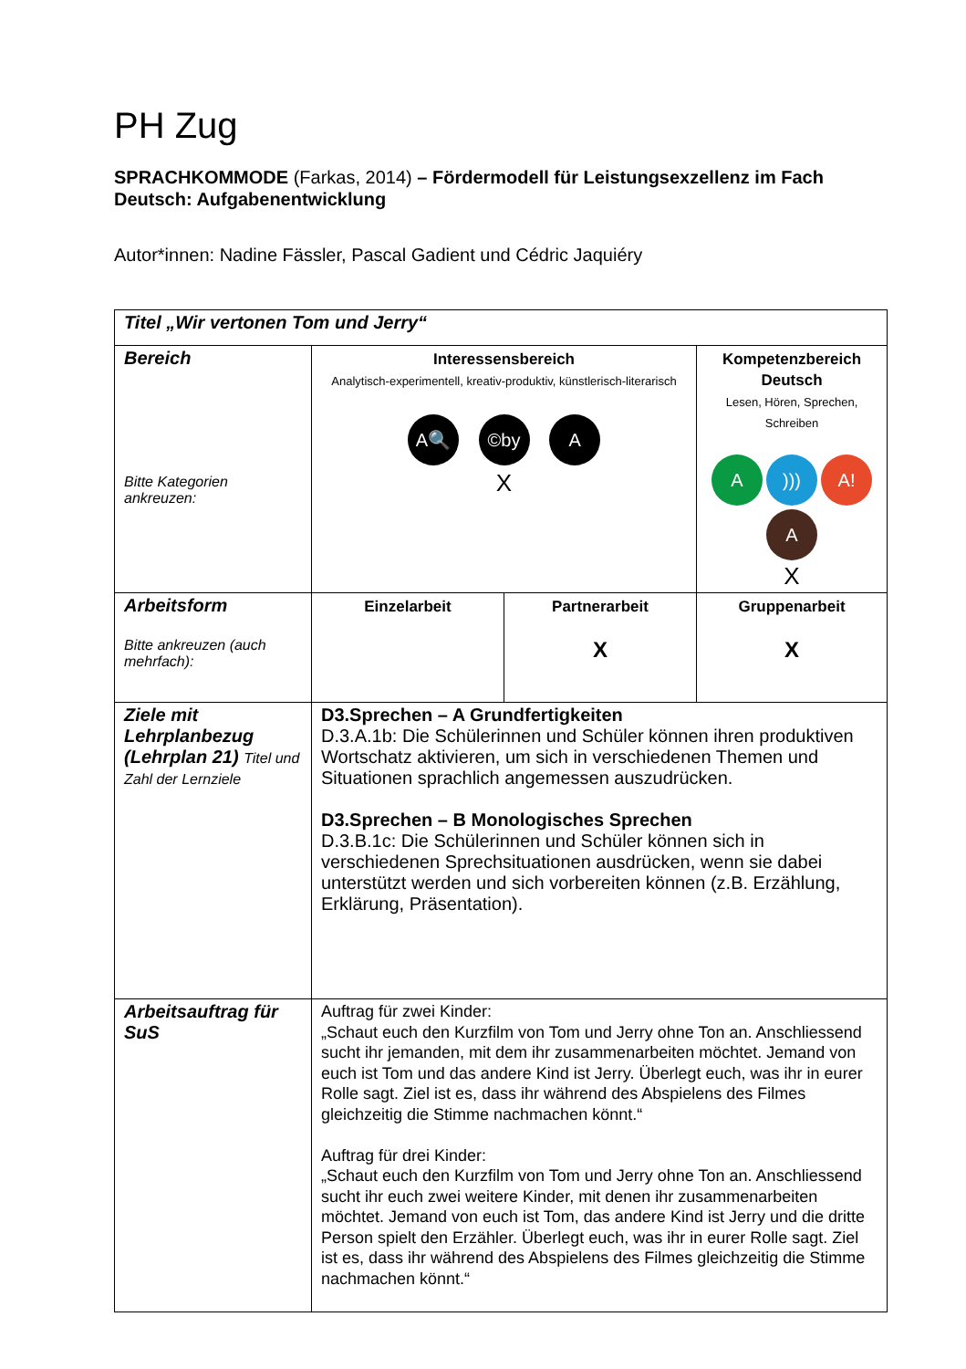PH Zug
SPRACHKOMMODE (Farkas, 2014) – Fördermodell für Leistungsexzellenz im Fach Deutsch: Aufgabenentwicklung
Autor*innen: Nadine Fässler, Pascal Gadient und Cédric Jaquiéry
| Titel „Wir vertonen Tom und Jerry“ | | | |
| Bereich Bitte Kategorien ankreuzen: | Interessensbereich Analytisch-experimentell, kreativ-produktiv, künstlerisch-literarisch A🔍 ©by A X | | Kompetenzbereich Deutsch Lesen, Hören, Sprechen, Schreiben A ))) A! A X |
| Arbeitsform Bitte ankreuzen (auch mehrfach): | Einzelarbeit | Partnerarbeit X | Gruppenarbeit X |
| Ziele mit Lehrplanbezug (Lehrplan 21) Titel und Zahl der Lernziele | D3.Sprechen – A Grundfertigkeiten D.3.A.1b: Die Schülerinnen und Schüler können ihren produktiven Wortschatz aktivieren, um sich in verschiedenen Themen und Situationen sprachlich angemessen auszudrücken. D3.Sprechen – B Monologisches Sprechen D.3.B.1c: Die Schülerinnen und Schüler können sich in verschiedenen Sprechsituationen ausdrücken, wenn sie dabei unterstützt werden und sich vorbereiten können (z.B. Erzählung, Erklärung, Präsentation). | | |
| Arbeitsauftrag für SuS | Auftrag für zwei Kinder: „Schaut euch den Kurzfilm von Tom und Jerry ohne Ton an. Anschliessend sucht ihr jemanden, mit dem ihr zusammenarbeiten möchtet. Jemand von euch ist Tom und das andere Kind ist Jerry. Überlegt euch, was ihr in eurer Rolle sagt. Ziel ist es, dass ihr während des Abspielens des Filmes gleichzeitig die Stimme nachmachen könnt.“ Auftrag für drei Kinder: „Schaut euch den Kurzfilm von Tom und Jerry ohne Ton an. Anschliessend sucht ihr euch zwei weitere Kinder, mit denen ihr zusammenarbeiten möchtet. Jemand von euch ist Tom, das andere Kind ist Jerry und die dritte Person spielt den Erzähler. Überlegt euch, was ihr in eurer Rolle sagt. Ziel ist es, dass ihr während des Abspielens des Filmes gleichzeitig die Stimme nachmachen könnt.“ | | |